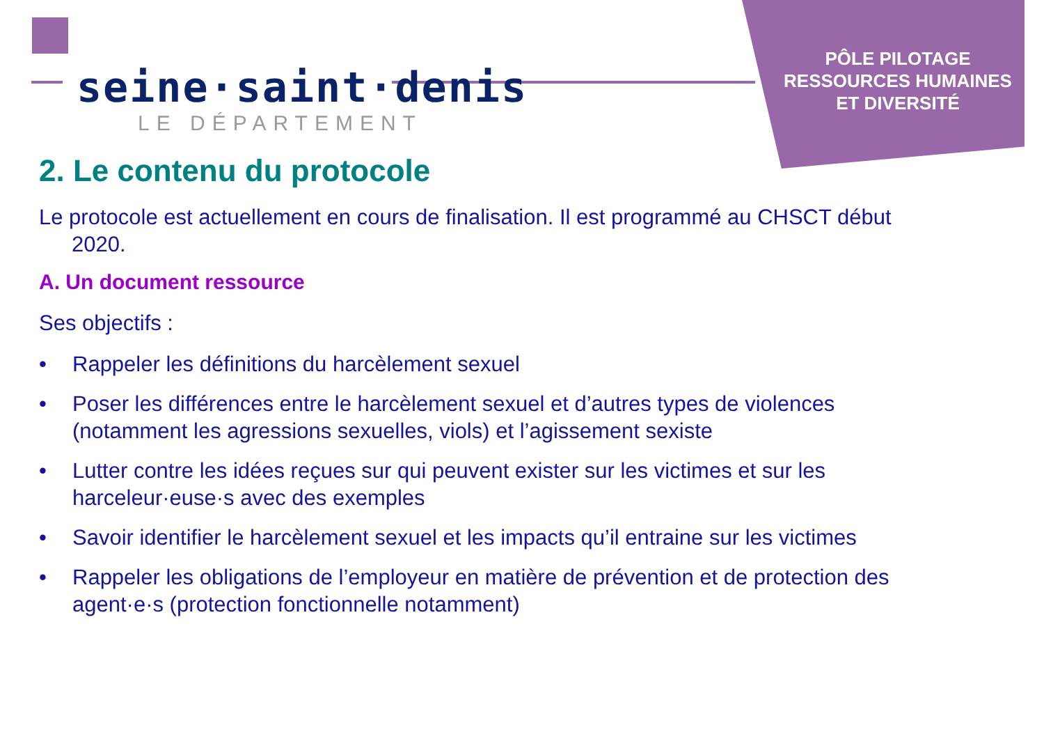seine·saint·denis
LE DÉPARTEMENT
PÔLE PILOTAGE
RESSOURCES HUMAINES
ET DIVERSITÉ
2. Le contenu du protocole
Le protocole est actuellement en cours de finalisation. Il est programmé au CHSCT début 2020.
A. Un document ressource
Ses objectifs :
• Rappeler les définitions du harcèlement sexuel
• Poser les différences entre le harcèlement sexuel et d’autres types de violences (notamment les agressions sexuelles, viols) et l’agissement sexiste
• Lutter contre les idées reçues sur qui peuvent exister sur les victimes et sur les harceleur·euse·s avec des exemples
• Savoir identifier le harcèlement sexuel et les impacts qu’il entraine sur les victimes
• Rappeler les obligations de l’employeur en matière de prévention et de protection des agent·e·s (protection fonctionnelle notamment)